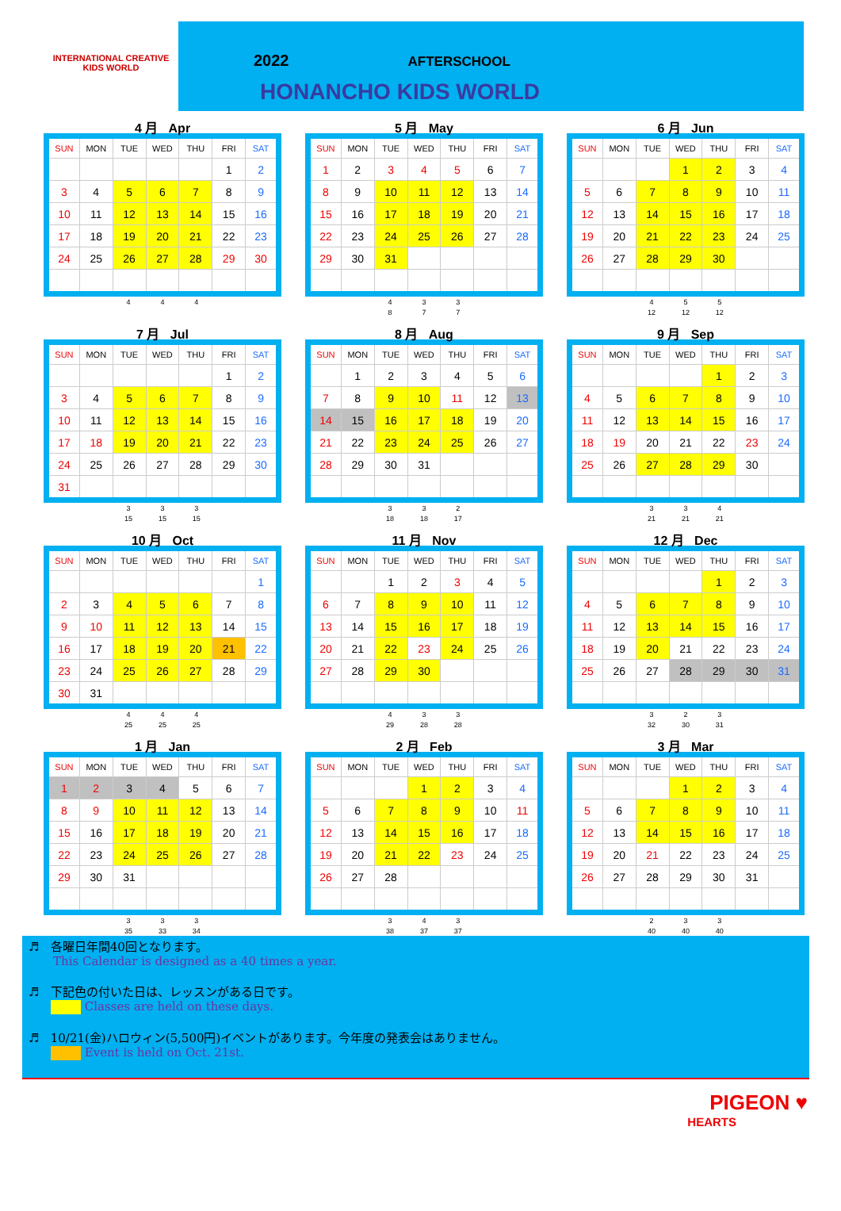INTERNATIONAL CREATIVE
KIDS WORLD
2022 AFTERSCHOOL
HONANCHO KIDS WORLD
4 月 Apr
| SUN | MON | TUE | WED | THU | FRI | SAT |
| --- | --- | --- | --- | --- | --- | --- |
| | | | | | 1 | 2 |
| 3 | 4 | 5 | 6 | 7 | 8 | 9 |
| 10 | 11 | 12 | 13 | 14 | 15 | 16 |
| 17 | 18 | 19 | 20 | 21 | 22 | 23 |
| 24 | 25 | 26 | 27 | 28 | 29 | 30 |
| | | 4 | 4 | 4 | | |
5 月 May
| SUN | MON | TUE | WED | THU | FRI | SAT |
| --- | --- | --- | --- | --- | --- | --- |
| 1 | 2 | 3 | 4 | 5 | 6 | 7 |
| 8 | 9 | 10 | 11 | 12 | 13 | 14 |
| 15 | 16 | 17 | 18 | 19 | 20 | 21 |
| 22 | 23 | 24 | 25 | 26 | 27 | 28 |
| 29 | 30 | 31 | | | | |
| | | 4 | 3 | 3 | | |
| | | 8 | 7 | 7 | | |
6 月 Jun
| SUN | MON | TUE | WED | THU | FRI | SAT |
| --- | --- | --- | --- | --- | --- | --- |
| | | | 1 | 2 | 3 | 4 |
| 5 | 6 | 7 | 8 | 9 | 10 | 11 |
| 12 | 13 | 14 | 15 | 16 | 17 | 18 |
| 19 | 20 | 21 | 22 | 23 | 24 | 25 |
| 26 | 27 | 28 | 29 | 30 | | |
| | | 4 | 5 | 5 | | |
| | | 12 | 12 | 12 | | |
7 月 Jul
| SUN | MON | TUE | WED | THU | FRI | SAT |
| --- | --- | --- | --- | --- | --- | --- |
| | | | | | 1 | 2 |
| 3 | 4 | 5 | 6 | 7 | 8 | 9 |
| 10 | 11 | 12 | 13 | 14 | 15 | 16 |
| 17 | 18 | 19 | 20 | 21 | 22 | 23 |
| 24 | 25 | 26 | 27 | 28 | 29 | 30 |
| 31 | | | | | | |
| | | 3 | 3 | 3 | | |
| | | 15 | 15 | 15 | | |
8 月 Aug
| SUN | MON | TUE | WED | THU | FRI | SAT |
| --- | --- | --- | --- | --- | --- | --- |
| | 1 | 2 | 3 | 4 | 5 | 6 |
| 7 | 8 | 9 | 10 | 11 | 12 | 13 |
| 14 | 15 | 16 | 17 | 18 | 19 | 20 |
| 21 | 22 | 23 | 24 | 25 | 26 | 27 |
| 28 | 29 | 30 | 31 | | | |
| | | 3 | 3 | 2 | | |
| | | 18 | 18 | 17 | | |
9 月 Sep
| SUN | MON | TUE | WED | THU | FRI | SAT |
| --- | --- | --- | --- | --- | --- | --- |
| | | | | 1 | 2 | 3 |
| 4 | 5 | 6 | 7 | 8 | 9 | 10 |
| 11 | 12 | 13 | 14 | 15 | 16 | 17 |
| 18 | 19 | 20 | 21 | 22 | 23 | 24 |
| 25 | 26 | 27 | 28 | 29 | 30 | |
| | | 3 | 3 | 4 | | |
| | | 21 | 21 | 21 | | |
10 月 Oct
| SUN | MON | TUE | WED | THU | FRI | SAT |
| --- | --- | --- | --- | --- | --- | --- |
| | | | | | | 1 |
| 2 | 3 | 4 | 5 | 6 | 7 | 8 |
| 9 | 10 | 11 | 12 | 13 | 14 | 15 |
| 16 | 17 | 18 | 19 | 20 | 21 | 22 |
| 23 | 24 | 25 | 26 | 27 | 28 | 29 |
| 30 | 31 | | | | | |
| | | 4 | 4 | 4 | | |
| | | 25 | 25 | 25 | | |
11 月 Nov
| SUN | MON | TUE | WED | THU | FRI | SAT |
| --- | --- | --- | --- | --- | --- | --- |
| | | 1 | 2 | 3 | 4 | 5 |
| 6 | 7 | 8 | 9 | 10 | 11 | 12 |
| 13 | 14 | 15 | 16 | 17 | 18 | 19 |
| 20 | 21 | 22 | 23 | 24 | 25 | 26 |
| 27 | 28 | 29 | 30 | | | |
| | | 4 | 3 | 3 | | |
| | | 29 | 28 | 28 | | |
12 月 Dec
| SUN | MON | TUE | WED | THU | FRI | SAT |
| --- | --- | --- | --- | --- | --- | --- |
| | | | | 1 | 2 | 3 |
| 4 | 5 | 6 | 7 | 8 | 9 | 10 |
| 11 | 12 | 13 | 14 | 15 | 16 | 17 |
| 18 | 19 | 20 | 21 | 22 | 23 | 24 |
| 25 | 26 | 27 | 28 | 29 | 30 | 31 |
| | | 3 | 2 | 3 | | |
| | | 32 | 30 | 31 | | |
1 月 Jan
| SUN | MON | TUE | WED | THU | FRI | SAT |
| --- | --- | --- | --- | --- | --- | --- |
| 1 | 2 | 3 | 4 | 5 | 6 | 7 |
| 8 | 9 | 10 | 11 | 12 | 13 | 14 |
| 15 | 16 | 17 | 18 | 19 | 20 | 21 |
| 22 | 23 | 24 | 25 | 26 | 27 | 28 |
| 29 | 30 | 31 | | | | |
| | | 3 | 3 | 3 | | |
| | | 35 | 33 | 34 | | |
2 月 Feb
| SUN | MON | TUE | WED | THU | FRI | SAT |
| --- | --- | --- | --- | --- | --- | --- |
| | | | 1 | 2 | 3 | 4 |
| 5 | 6 | 7 | 8 | 9 | 10 | 11 |
| 12 | 13 | 14 | 15 | 16 | 17 | 18 |
| 19 | 20 | 21 | 22 | 23 | 24 | 25 |
| 26 | 27 | 28 | | | | |
| | | 3 | 4 | 3 | | |
| | | 38 | 37 | 37 | | |
3 月 Mar
| SUN | MON | TUE | WED | THU | FRI | SAT |
| --- | --- | --- | --- | --- | --- | --- |
| | | | 1 | 2 | 3 | 4 |
| 5 | 6 | 7 | 8 | 9 | 10 | 11 |
| 12 | 13 | 14 | 15 | 16 | 17 | 18 |
| 19 | 20 | 21 | 22 | 23 | 24 | 25 |
| 26 | 27 | 28 | 29 | 30 | 31 | |
| | | 2 | 3 | 3 | | |
| | | 40 | 40 | 40 | | |
♬ 各曜日年間40回となります。
This Calendar is designed as a 40 times a year.
♬ 下記色の付いた日は、レッスンがある日です。
Classes are held on these days.
♬ 10/21(金)ハロウィン(5,500円)イベントがあります。今年度の発表会はありません。
Event is held on Oct. 21st.
PIGEON ♥
HEARTS